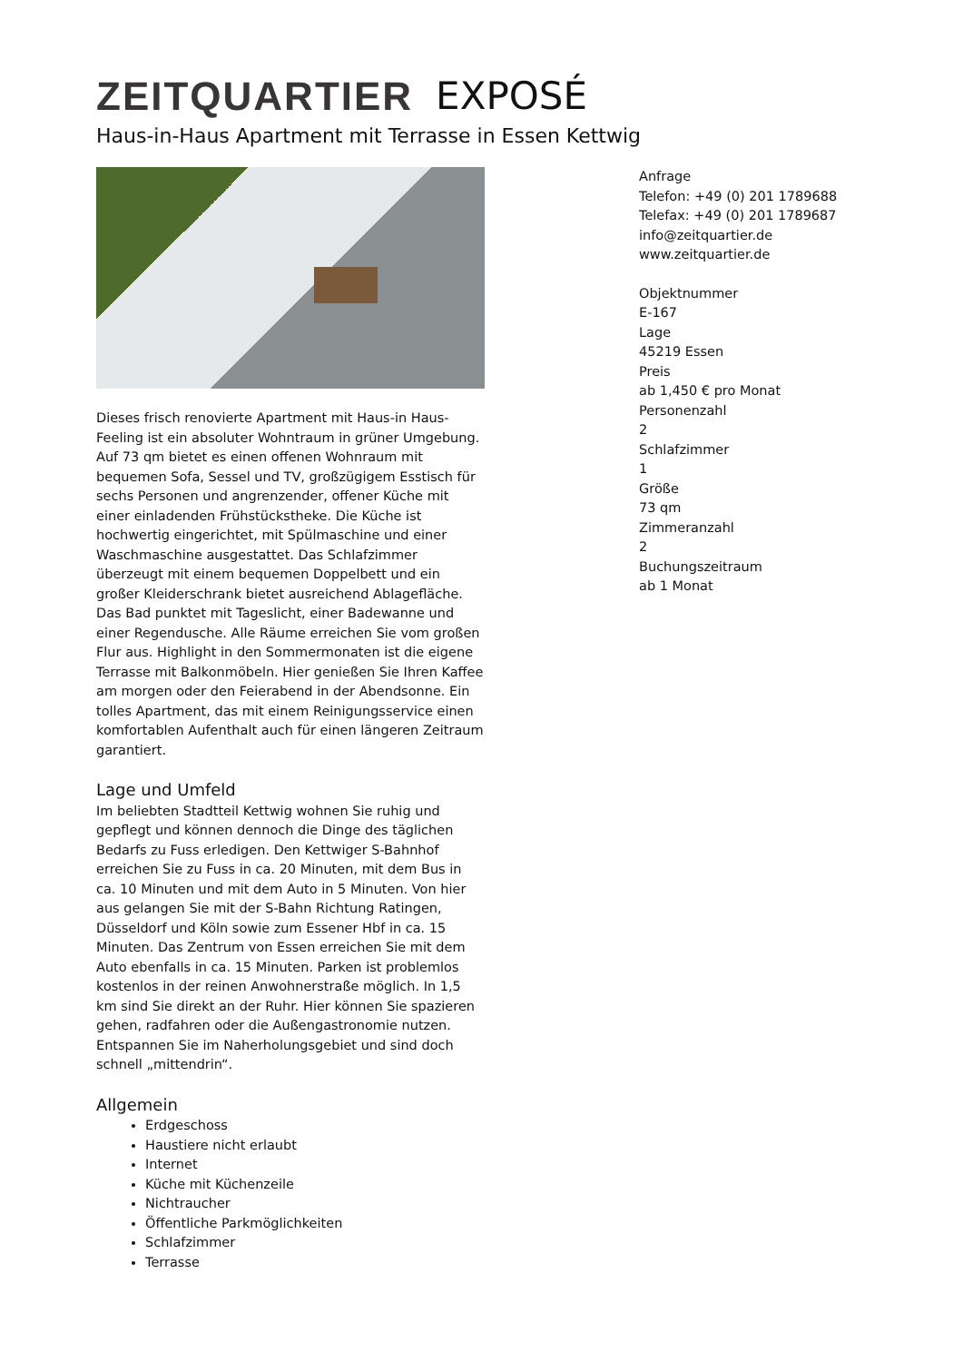ZEITQUARTIER EXPOSÉ
Haus-in-Haus Apartment mit Terrasse in Essen Kettwig
Dieses frisch renovierte Apartment mit Haus-in Haus-Feeling ist ein absoluter Wohntraum in grüner Umgebung. Auf 73 qm bietet es einen offenen Wohnraum mit bequemen Sofa, Sessel und TV, großzügigem Esstisch für sechs Personen und angrenzender, offener Küche mit einer einladenden Frühstückstheke. Die Küche ist hochwertig eingerichtet, mit Spülmaschine und einer Waschmaschine ausgestattet. Das Schlafzimmer überzeugt mit einem bequemen Doppelbett und ein großer Kleiderschrank bietet ausreichend Ablagefläche. Das Bad punktet mit Tageslicht, einer Badewanne und einer Regendusche. Alle Räume erreichen Sie vom großen Flur aus. Highlight in den Sommermonaten ist die eigene Terrasse mit Balkonmöbeln. Hier genießen Sie Ihren Kaffee am morgen oder den Feierabend in der Abendsonne. Ein tolles Apartment, das mit einem Reinigungsservice einen komfortablen Aufenthalt auch für einen längeren Zeitraum garantiert.
Lage und Umfeld
Im beliebten Stadtteil Kettwig wohnen Sie ruhig und gepflegt und können dennoch die Dinge des täglichen Bedarfs zu Fuss erledigen. Den Kettwiger S-Bahnhof erreichen Sie zu Fuss in ca. 20 Minuten, mit dem Bus in ca. 10 Minuten und mit dem Auto in 5 Minuten. Von hier aus gelangen Sie mit der S-Bahn Richtung Ratingen, Düsseldorf und Köln sowie zum Essener Hbf in ca. 15 Minuten. Das Zentrum von Essen erreichen Sie mit dem Auto ebenfalls in ca. 15 Minuten. Parken ist problemlos kostenlos in der reinen Anwohnerstraße möglich. In 1,5 km sind Sie direkt an der Ruhr. Hier können Sie spazieren gehen, radfahren oder die Außengastronomie nutzen. Entspannen Sie im Naherholungsgebiet und sind doch schnell „mittendrin“.
Allgemein
Erdgeschoss
Haustiere nicht erlaubt
Internet
Küche mit Küchenzeile
Nichtraucher
Öffentliche Parkmöglichkeiten
Schlafzimmer
Terrasse
Anfrage
Telefon: +49 (0) 201 1789688
Telefax: +49 (0) 201 1789687
info@zeitquartier.de
www.zeitquartier.de
Objektnummer
E-167
Lage
45219 Essen
Preis
ab 1,450 € pro Monat
Personenzahl
2
Schlafzimmer
1
Größe
73 qm
Zimmeranzahl
2
Buchungszeitraum
ab 1 Monat